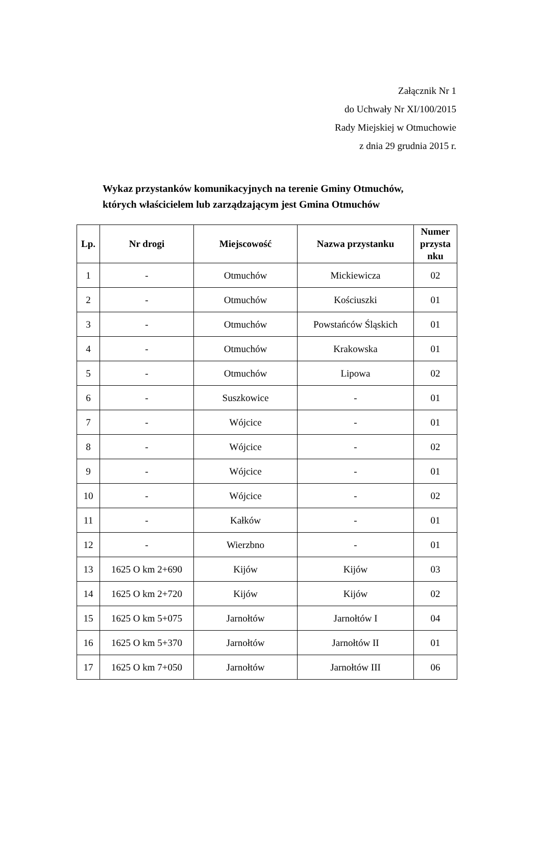Załącznik Nr 1
do Uchwały Nr XI/100/2015
Rady Miejskiej w Otmuchowie
z dnia 29 grudnia 2015 r.
Wykaz przystanków komunikacyjnych na terenie Gminy Otmuchów,
których właścicielem lub zarządzającym jest Gmina Otmuchów
| Lp. | Nr drogi | Miejscowość | Nazwa przystanku | Numer przysta nku |
| --- | --- | --- | --- | --- |
| 1 | - | Otmuchów | Mickiewicza | 02 |
| 2 | - | Otmuchów | Kościuszki | 01 |
| 3 | - | Otmuchów | Powstańców Śląskich | 01 |
| 4 | - | Otmuchów | Krakowska | 01 |
| 5 | - | Otmuchów | Lipowa | 02 |
| 6 | - | Suszkowice | - | 01 |
| 7 | - | Wójcice | - | 01 |
| 8 | - | Wójcice | - | 02 |
| 9 | - | Wójcice | - | 01 |
| 10 | - | Wójcice | - | 02 |
| 11 | - | Kałków | - | 01 |
| 12 | - | Wierzbno | - | 01 |
| 13 | 1625 O km 2+690 | Kijów | Kijów | 03 |
| 14 | 1625 O km 2+720 | Kijów | Kijów | 02 |
| 15 | 1625 O km 5+075 | Jarnołtów | Jarnołtów I | 04 |
| 16 | 1625 O km 5+370 | Jarnołtów | Jarnołtów II | 01 |
| 17 | 1625 O km 7+050 | Jarnołtów | Jarnołtów III | 06 |